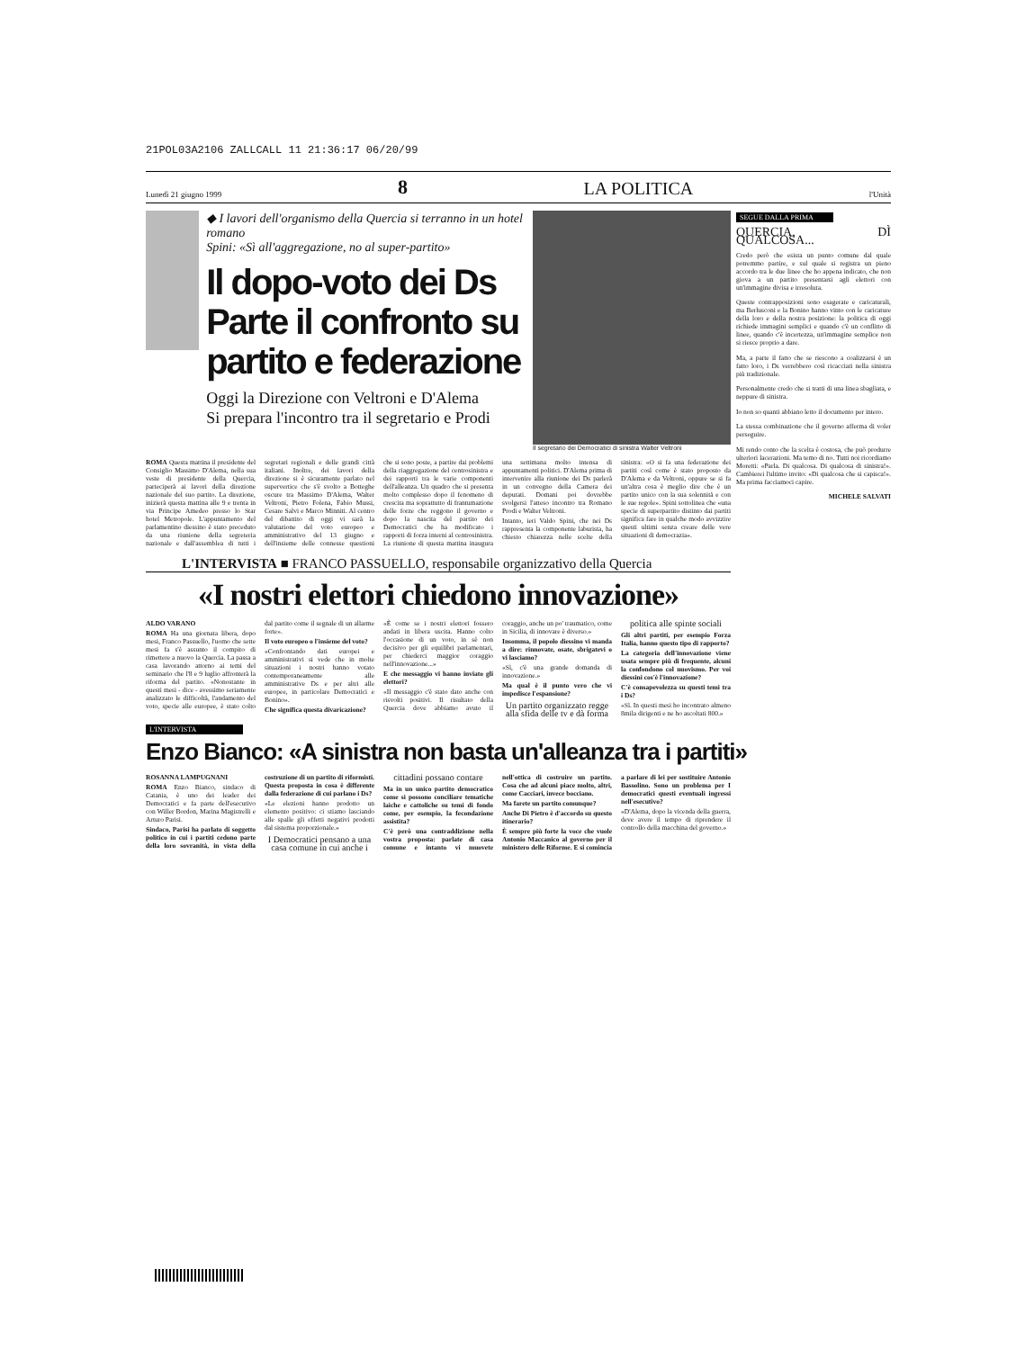21POL03A2106 ZALLCALL 11 21:36:17 06/20/99
Lunedì 21 giugno 1999 8 LA POLITICA l'Unità
◆ I lavori dell'organismo della Quercia si terranno in un hotel romano
Spini: «Sì all'aggregazione, no al super-partito»
Il dopo-voto dei Ds Parte il confronto su partito e federazione
Oggi la Direzione con Veltroni e D'Alema
Si prepara l'incontro tra il segretario e Prodi
Il segretario dei Democratici di sinistra Walter Veltroni
ROMA Questa mattina il presidente del Consiglio Massimo D'Alema, nella sua veste di presidente della Quercia, parteciperà ai lavori della direzione nazionale del suo partito. La direzione, inizierà questa mattina alle 9 e trenta in via Principe Amedeo presso lo Star hotel Metropole. L'appuntamento del parlamentino diessino è stato preceduto da una riunione della segreteria nazionale e dall'assemblea di tutti i segretari regionali e delle grandi città italiani. Inoltre, dei lavori della direzione si è sicuramente parlato nel supervertice che s'è svolto a Botteghe oscure tra Massimo D'Alema, Walter Veltroni, Pietro Folena, Fabio Mussi, Cesare Salvi e Marco Minniti. Al centro del dibattito di oggi vi sarà la valutazione del voto europeo e amministrativo del 13 giugno e dell'insieme delle connesse questioni che si sono poste, a partire dai problemi della riaggregazione del centrosinistra e dei rapporti tra le varie componenti dell'alleanza. Un quadro che si presenta molto complesso dopo il fenomeno di crescita ma soprattutto di frantumazione delle forze che reggono il governo e dopo la nascita del partito dei Democratici che ha modificato i rapporti di forza interni al centrosinistra. La riunione di questa mattina inaugura una settimana molto intensa di appuntamenti politici. D'Alema prima di intervenire alla riunione dei Ds parlerà in un convegno della Camera dei deputati. Domani poi dovrebbe svolgersi l'atteso incontro tra Romano Prodi e Walter Veltroni.
Intanto, ieri Valdo Spini, che nei Ds rappresenta la componente laburista, ha chiesto chiarezza nelle scelte della sinistra: «O si fa una federazione dei partiti così come è stato proposto da D'Alema e da Veltroni, oppure se si fa un'altra cosa è meglio dire che è un partito unico con la sua solennità e con le sue regole». Spini sottolinea che «una specie di superpartito distinto dai partiti significa fare in qualche modo avvizzire questi ultimi senza creare delle vere situazioni di democrazia».
L'INTERVISTA ■ FRANCO PASSUELLO, responsabile organizzativo della Quercia
«I nostri elettori chiedono innovazione»
ALDO VARANO
ROMA Ha una giornata libera, dopo mesi, Franco Passuello, l'uomo che sette mesi fa s'è assunto il compito di rimettere a nuovo la Quercia. La passa a casa lavorando attorno ai temi del seminario che l'8 e 9 luglio affronterà la riforma del partito. «Nonostante in questi mesi - dice - avessimo seriamente analizzato le difficoltà, l'andamento del voto, specie alle europee, è stato colto dal partito come il segnale di un allarme forte».
Il voto europeo o l'insieme del voto?
«Confrontando dati europei e amministrativi si vede che in molte situazioni i nostri hanno votato contemporaneamente alle amministrative Ds e per altri alle europee, in particolare Democratici e Bonino».
Che significa questa divaricazione?
«È come se i nostri elettori fossero andati in libera uscita. Hanno colto l'occasione di un voto, in sè non decisivo per gli equilibri parlamentari, per chiederci maggior coraggio nell'innovazione...»
E che messaggio vi hanno inviato gli elettori?
«Il messaggio c'è stato dato anche con risvolti positivi. Il risultato della Quercia dove abbiamo avuto il coraggio, anche un po' traumatico, come in Sicilia, di innovare è diverso.»
Insomma, il popolo diessino vi manda a dire: rinnovate, osate, sbrigatevi o vi lasciamo?
«Sì, c'è una grande domanda di innovazione.»
Ma qual è il punto vero che vi impedisce l'espansione?
Un partito organizzato regge alla sfida delle tv e dà forma politica alle spinte sociali
Gli altri partiti, per esempio Forza Italia, hanno questo tipo di rapporto?
La categoria dell'innovazione viene usata sempre più di frequente, alcuni la confondono col nuovismo. Per voi diessini cos'è l'innovazione?
C'è consapevolezza su questi temi tra i Ds?
«Sì. In questi mesi ho incontrato almeno 8mila dirigenti e ne ho ascoltati 800.»
L'INTERVISTA
Enzo Bianco: «A sinistra non basta un'alleanza tra i partiti»
ROSANNA LAMPUGNANI
ROMA Enzo Bianco, sindaco di Catania, è uno dei leader dei Democratici e fa parte dell'esecutivo con Willer Bordon, Marina Magistrelli e Arturo Parisi.
Sindaco, Parisi ha parlato di soggetto politico in cui i partiti cedono parte della loro sovranità, in vista della costruzione di un partito di riformisti. Questa proposta in cosa è differente dalla federazione di cui parlano i Ds?
«Le elezioni hanno prodotto un elemento positivo: ci stiamo lasciando alle spalle gli effetti negativi prodotti dal sistema proporzionale.»
I Democratici pensano a una casa comune in cui anche i cittadini possano contare
Ma in un unico partito democratico come si possono conciliare tematiche laiche e cattoliche su temi di fondo come, per esempio, la fecondazione assistita?
C'è però una contraddizione nella vostra proposta: parlate di casa comune e intanto vi muovete nell'ottica di costruire un partito. Cosa che ad alcuni piace molto, altri, come Cacciari, invece bocciano.
Ma farete un partito comunque?
Anche Di Pietro è d'accordo su questo itinerario?
È sempre più forte la voce che vuole Antonio Maccanico al governo per il ministero delle Riforme. E si comincia a parlare di lei per sostituire Antonio Bassolino. Sono un problema per I democratici questi eventuali ingressi nell'esecutivo?
«D'Alema, dopo la vicenda della guerra, deve avere il tempo di riprendere il controllo della macchina del governo.»
SEGUE DALLA PRIMA
QUERCIA, DÌ QUALCOSA...
Credo però che esista un punto comune dal quale potremmo partire, e sul quale si registra un pieno accordo tra le due linee che ho appena indicato, che non giova a un partito presentarsi agli elettori con un'immagine divisa e irresoluta.
Queste contrapposizioni sono esagerate e caricaturali, ma Berlusconi e la Bonino hanno vinto con le caricature della loro e della nostra posizione: la politica di oggi richiede immagini semplici e quando c'è un conflitto di linee, quando c'è incertezza, un'immagine semplice non si riesce proprio a dare.
Ma, a parte il fatto che se riescono a coalizzarsi è un fatto loro, i Ds verrebbero così ricacciati nella sinistra più tradizionale.
Personalmente credo che si tratti di una linea sbagliata, e neppure di sinistra.
Io non so quanti abbiano letto il documento per intero.
La stessa combinazione che il governo afferma di voler perseguire.
Mi rendo conto che la scelta è costosa, che può produrre ulteriori lacerazioni. Ma temo di no. Tutti noi ricordiamo Moretti: «Parla. Di qualcosa. Di qualcosa di sinistra!». Cambierei l'ultimo invito: «Di qualcosa che si capisca!». Ma prima facciamoci capire.
MICHELE SALVATI